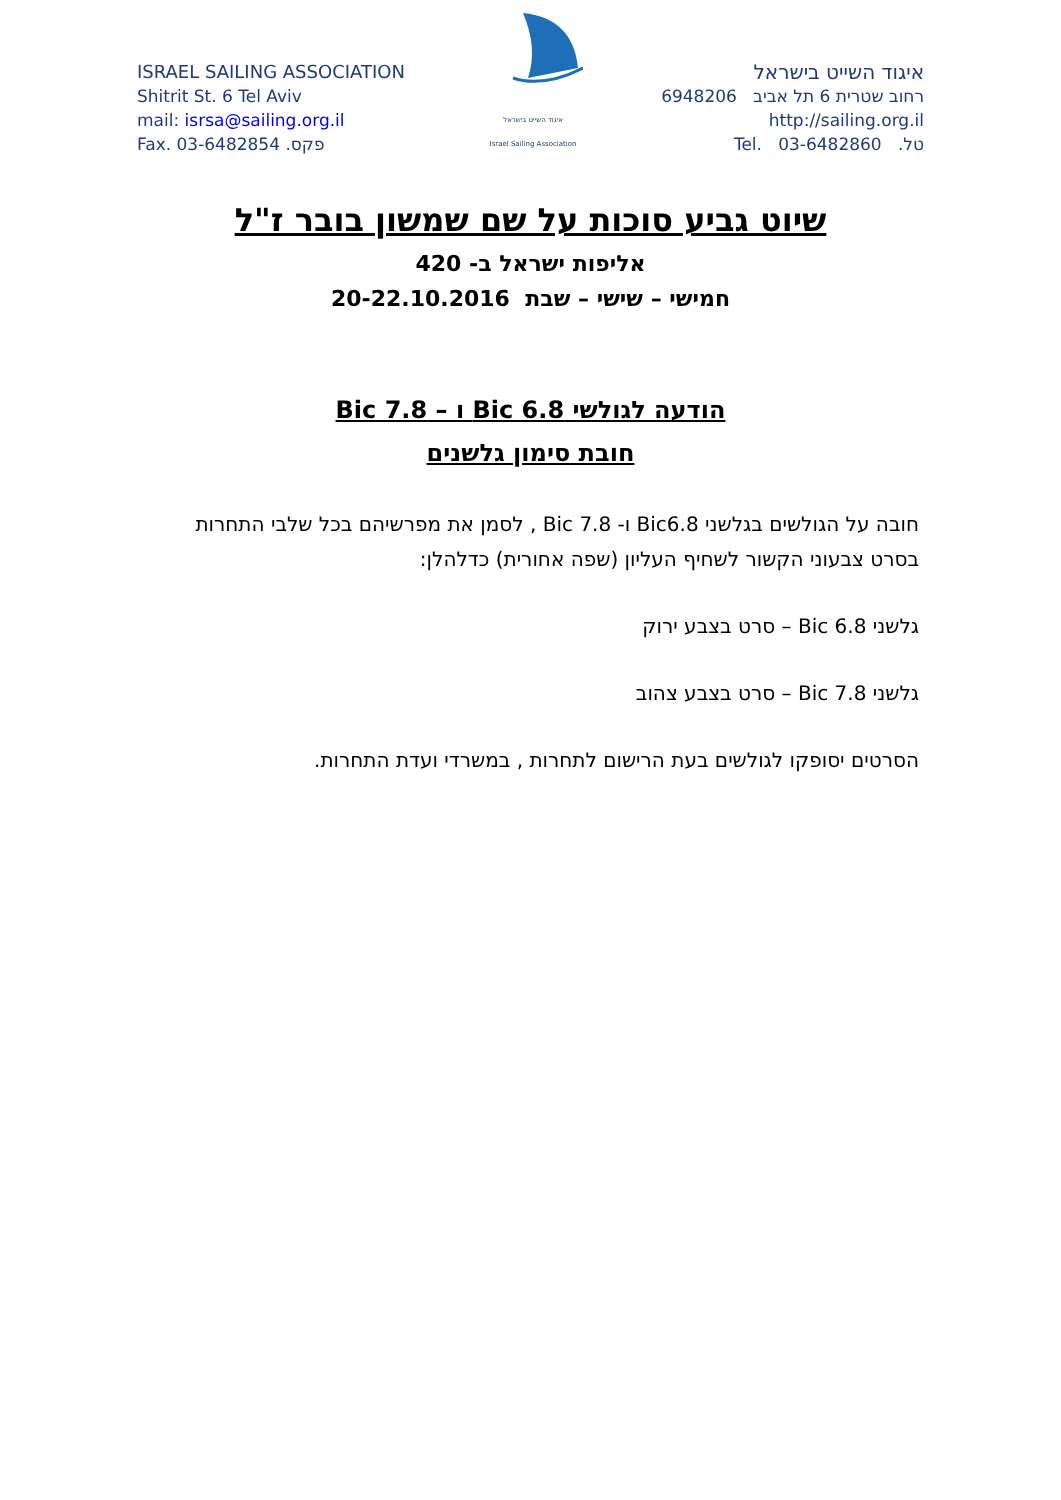ISRAEL SAILING ASSOCIATION
Shitrit St. 6 Tel Aviv
mail: isrsa@sailing.org.il
Fax. 03-6482854 .פקס
איגוד השייט בישראל
Israel Sailing Association
איגוד השייט בישראל
רחוב שטרית 6 תל אביב 6948206
http://sailing.org.il
טל. 03-6482860 .Tel
שיוט גביע סוכות על שם שמשון בובר ז"ל
אליפות ישראל ב- 420
חמישי – שישי – שבת 20-22.10.2016
הודעה לגולשי Bic 6.8 ו – Bic 7.8
חובת סימון גלשנים
חובה על הגולשים בגלשני Bic6.8 ו- Bic 7.8 , לסמן את מפרשיהם בכל שלבי התחרות בסרט צבעוני הקשור לשחיף העליון (שפה אחורית) כדלהלן:
גלשני Bic 6.8 – סרט בצבע ירוק
גלשני Bic 7.8 – סרט בצבע צהוב
הסרטים יסופקו לגולשים בעת הרישום לתחרות , במשרדי ועדת התחרות.